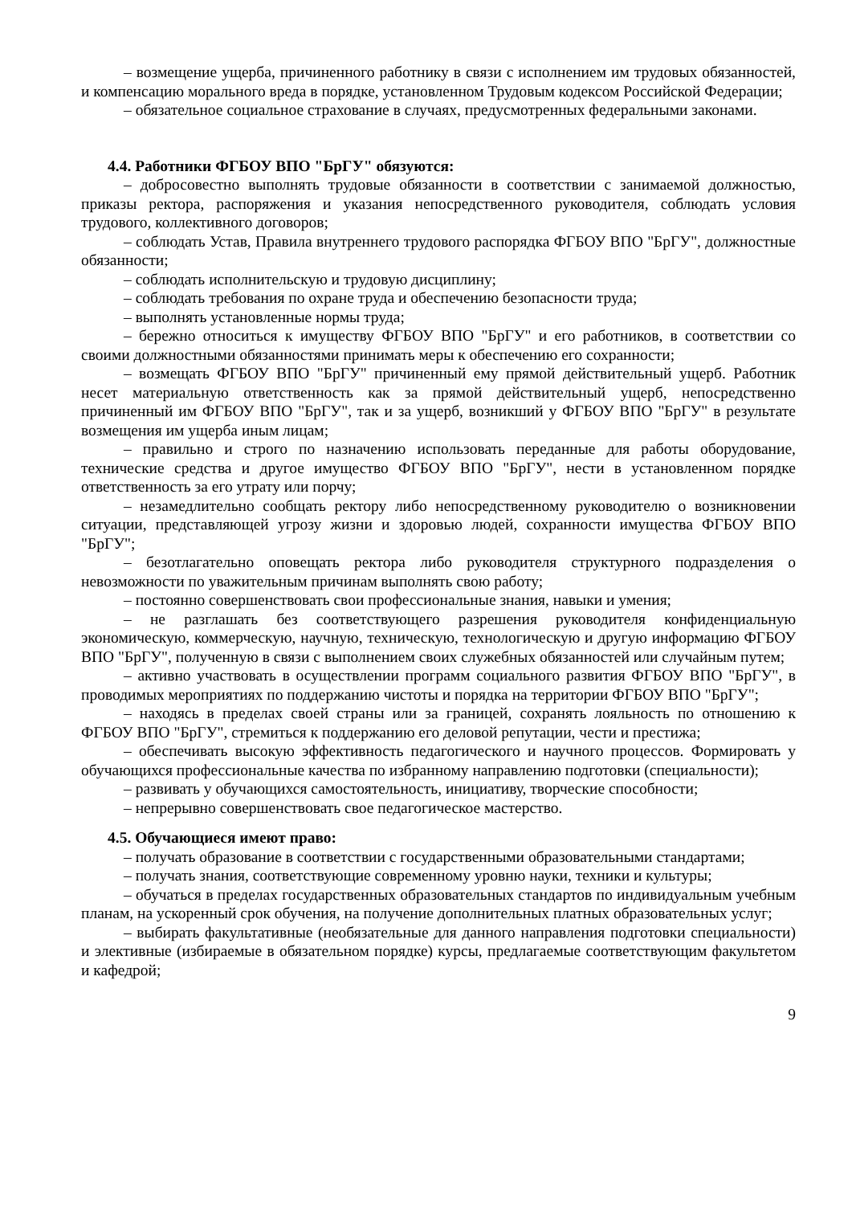– возмещение ущерба, причиненного работнику в связи с исполнением им трудовых обязанностей, и компенсацию морального вреда в порядке, установленном Трудовым кодексом Российской Федерации;
– обязательное социальное страхование в случаях, предусмотренных федеральными законами.
4.4. Работники ФГБОУ ВПО "БрГУ" обязуются:
– добросовестно выполнять трудовые обязанности в соответствии с занимаемой должностью, приказы ректора, распоряжения и указания непосредственного руководителя, соблюдать условия трудового, коллективного договоров;
– соблюдать Устав, Правила внутреннего трудового распорядка ФГБОУ ВПО "БрГУ", должностные обязанности;
– соблюдать исполнительскую и трудовую дисциплину;
– соблюдать требования по охране труда и обеспечению безопасности труда;
– выполнять установленные нормы труда;
– бережно относиться к имуществу ФГБОУ ВПО "БрГУ" и его работников, в соответствии со своими должностными обязанностями принимать меры к обеспечению его сохранности;
– возмещать ФГБОУ ВПО "БрГУ" причиненный ему прямой действительный ущерб. Работник несет материальную ответственность как за прямой действительный ущерб, непосредственно причиненный им ФГБОУ ВПО "БрГУ", так и за ущерб, возникший у ФГБОУ ВПО "БрГУ" в результате возмещения им ущерба иным лицам;
– правильно и строго по назначению использовать переданные для работы оборудование, технические средства и другое имущество ФГБОУ ВПО "БрГУ", нести в установленном порядке ответственность за его утрату или порчу;
– незамедлительно сообщать ректору либо непосредственному руководителю о возникновении ситуации, представляющей угрозу жизни и здоровью людей, сохранности имущества ФГБОУ ВПО "БрГУ";
– безотлагательно оповещать ректора либо руководителя структурного подразделения о невозможности по уважительным причинам выполнять свою работу;
– постоянно совершенствовать свои профессиональные знания, навыки и умения;
– не разглашать без соответствующего разрешения руководителя конфиденциальную экономическую, коммерческую, научную, техническую, технологическую и другую информацию ФГБОУ ВПО "БрГУ", полученную в связи с выполнением своих служебных обязанностей или случайным путем;
– активно участвовать в осуществлении программ социального развития ФГБОУ ВПО "БрГУ", в проводимых мероприятиях по поддержанию чистоты и порядка на территории ФГБОУ ВПО "БрГУ";
– находясь в пределах своей страны или за границей, сохранять лояльность по отношению к ФГБОУ ВПО "БрГУ", стремиться к поддержанию его деловой репутации, чести и престижа;
– обеспечивать высокую эффективность педагогического и научного процессов. Формировать у обучающихся профессиональные качества по избранному направлению подготовки (специальности);
– развивать у обучающихся самостоятельность, инициативу, творческие способности;
– непрерывно совершенствовать свое педагогическое мастерство.
4.5. Обучающиеся имеют право:
– получать образование в соответствии с государственными образовательными стандартами;
– получать знания, соответствующие современному уровню науки, техники и культуры;
– обучаться в пределах государственных образовательных стандартов по индивидуальным учебным планам, на ускоренный срок обучения, на получение дополнительных платных образовательных услуг;
– выбирать факультативные (необязательные для данного направления подготовки специальности) и элективные (избираемые в обязательном порядке) курсы, предлагаемые соответствующим факультетом и кафедрой;
9